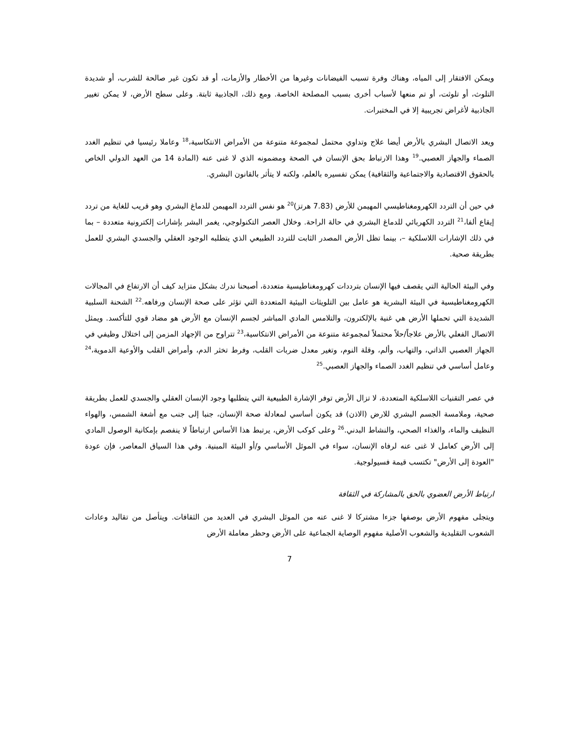ويمكن الافتقار إلى المياه، وهناك وفرة تسبب الفيضانات وغيرها من الأخطار والأزمات، أو قد تكون غير صالحة للشرب، أو شديدة التلوث، أو تلوثت، أو تم منعها لأسباب أخرى بسبب المصلحة الخاصة. ومع ذلك، الجاذبية ثابتة. وعلى سطح الأرض، لا يمكن تغيير الجاذبية لأغراض تجريبية إلا في المختبرات.
ويعد الاتصال البشري بالأرض أيضا علاج وتداوي محتمل لمجموعة متنوعة من الأمراض الانتكاسية،<sup>18</sup> وعاملا رئيسيا في تنظيم الغدد الصماء والجهاز العصبي.<sup>19</sup> وهذا الارتباط بحق الإنسان في الصحة ومضمونه الذي لا غنى عنه (المادة 14 من العهد الدولي الخاص بالحقوق الاقتصادية والاجتماعية والثقافية) يمكن تفسيره بالعلم، ولكنه لا يتأثر بالقانون البشري.
في حين أن التردد الكهرومغناطيسي المهيمن للأرض (7.83 هرتز)<sup>20</sup> هو نفس التردد المهيمن للدماغ البشري وهو قريب للغاية من تردد إيقاع ألفا،<sup>21</sup> التردد الكهربائي للدماغ البشري في حالة الراحة. وخلال العصر التكنولوجي، يغمر البشر بإشارات إلكترونية متعددة – بما في ذلك الإشارات اللاسلكية –، بينما تظل الأرض المصدر الثابت للتردد الطبيعي الذي يتطلبه الوجود العقلي والجسدي البشري للعمل بطريقة صحية.
وفي البيئة الحالية التي يقصف فيها الإنسان بترددات كهرومغناطيسية متعددة، أصبحنا ندرك بشكل متزايد كيف أن الارتفاع في المجالات الكهرومغناطيسية في البيئة البشرية هو عامل بين التلويثات البيئية المتعددة التي تؤثر على صحة الإنسان ورفاهه.<sup>22</sup> الشحنة السلبية الشديدة التي تحملها الأرض هي غنية بالإلكترون، والتلامس المادي المباشر لجسم الإنسان مع الأرض هو مضاد قوي للتأكسد. ويمثل الاتصال الفعلي بالأرض علاجاً/حلاً محتملاً لمجموعة متنوعة من الأمراض الانتكاسية،<sup>23</sup> تتراوح من الإجهاد المزمن إلى اختلال وظيفي في الجهاز العصبي الذاتي، والتهاب، وألم، وقلة النوم، وتغير معدل ضربات القلب، وفرط تخثر الدم، وأمراض القلب والأوعية الدموية،<sup>24</sup> وعامل أساسي في تنظيم الغدد الصماء والجهاز العصبي.<sup>25</sup>
في عصر التقنيات اللاسلكية المتعددة، لا تزال الأرض توفر الإشارة الطبيعية التي يتطلبها وجود الإنسان العقلي والجسدي للعمل بطريقة صحية، وملامسة الجسم البشري للارض (الاذن) قد يكون أساسي لمعادلة صحة الإنسان، جنبا إلى جنب مع أشعة الشمس، والهواء النظيف والماء، والغذاء الصحي، والنشاط البدني.<sup>26</sup> وعلى كوكب الأرض، يرتبط هذا الأساس ارتباطاً لا ينفصم بإمكانية الوصول المادي إلى الأرض كعامل لا غنى عنه لرفاه الإنسان، سواء في الموئل الأساسي و/أو البيئة المبنية. وفي هذا السياق المعاصر، فإن عودة "العودة إلى الأرض" تكتسب قيمة فسيولوجية.
ارتباط الأرض العضوي بالحق بالمشاركة في الثقافة
ويتجلى مفهوم الأرض بوصفها جزءا مشتركا لا غنى عنه من الموئل البشري في العديد من الثقافات. ويتأصل من تقاليد وعادات الشعوب التقليدية والشعوب الأصلية مفهوم الوصاية الجماعية على الأرض وحظر معاملة الأرض
7